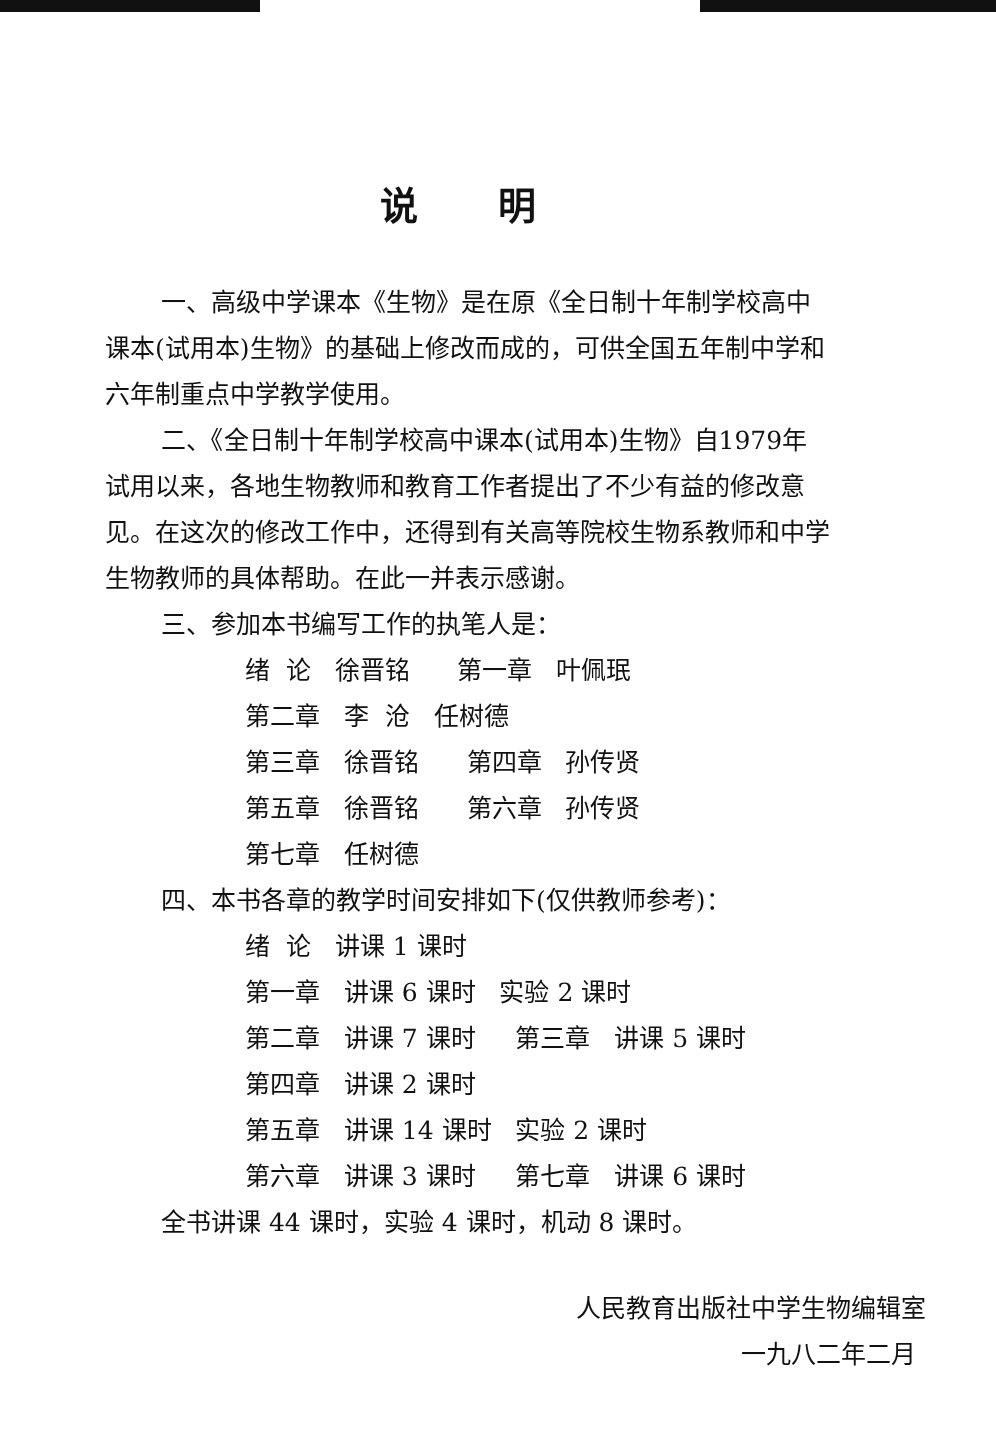说明
一、高级中学课本《生物》是在原《全日制十年制学校高中课本(试用本)生物》的基础上修改而成的，可供全国五年制中学和六年制重点中学教学使用。
二、《全日制十年制学校高中课本(试用本)生物》自1979年试用以来，各地生物教师和教育工作者提出了不少有益的修改意见。在这次的修改工作中，还得到有关高等院校生物系教师和中学生物教师的具体帮助。在此一并表示感谢。
三、参加本书编写工作的执笔人是：
绪 论 徐晋铭 第一章 叶佩珉
第二章 李 沧 任树德
第三章 徐晋铭 第四章 孙传贤
第五章 徐晋铭 第六章 孙传贤
第七章 任树德
四、本书各章的教学时间安排如下(仅供教师参考)：
绪 论 讲课 1 课时
第一章 讲课 6 课时 实验 2 课时
第二章 讲课 7 课时 第三章 讲课 5 课时
第四章 讲课 2 课时
第五章 讲课 14 课时 实验 2 课时
第六章 讲课 3 课时 第七章 讲课 6 课时
全书讲课 44 课时，实验 4 课时，机动 8 课时。
人民教育出版社中学生物编辑室
一九八二年二月